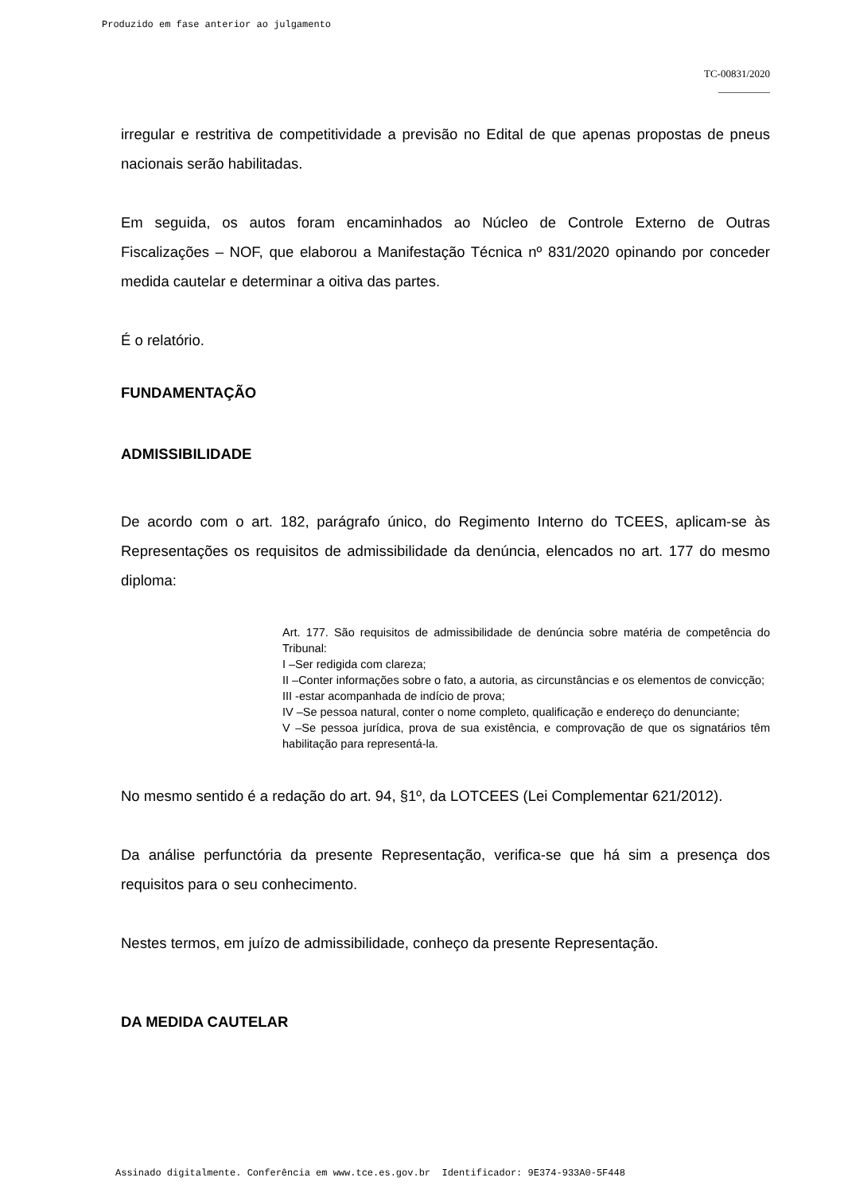Produzido em fase anterior ao julgamento
TC-00831/2020
__________
irregular e restritiva de competitividade a previsão no Edital de que apenas propostas de pneus nacionais serão habilitadas.
Em seguida, os autos foram encaminhados ao Núcleo de Controle Externo de Outras Fiscalizações – NOF, que elaborou a Manifestação Técnica nº 831/2020 opinando por conceder medida cautelar e determinar a oitiva das partes.
É o relatório.
FUNDAMENTAÇÃO
ADMISSIBILIDADE
De acordo com o art. 182, parágrafo único, do Regimento Interno do TCEES, aplicam-se às Representações os requisitos de admissibilidade da denúncia, elencados no art. 177 do mesmo diploma:
Art. 177. São requisitos de admissibilidade de denúncia sobre matéria de competência do Tribunal:
I –Ser redigida com clareza;
II –Conter informações sobre o fato, a autoria, as circunstâncias e os elementos de convicção;
III -estar acompanhada de indício de prova;
IV –Se pessoa natural, conter o nome completo, qualificação e endereço do denunciante;
V –Se pessoa jurídica, prova de sua existência, e comprovação de que os signatários têm habilitação para representá-la.
No mesmo sentido é a redação do art. 94, §1º, da LOTCEES (Lei Complementar 621/2012).
Da análise perfunctória da presente Representação, verifica-se que há sim a presença dos requisitos para o seu conhecimento.
Nestes termos, em juízo de admissibilidade, conheço da presente Representação.
DA MEDIDA CAUTELAR
Assinado digitalmente. Conferência em www.tce.es.gov.br Identificador: 9E374-933A0-5F448